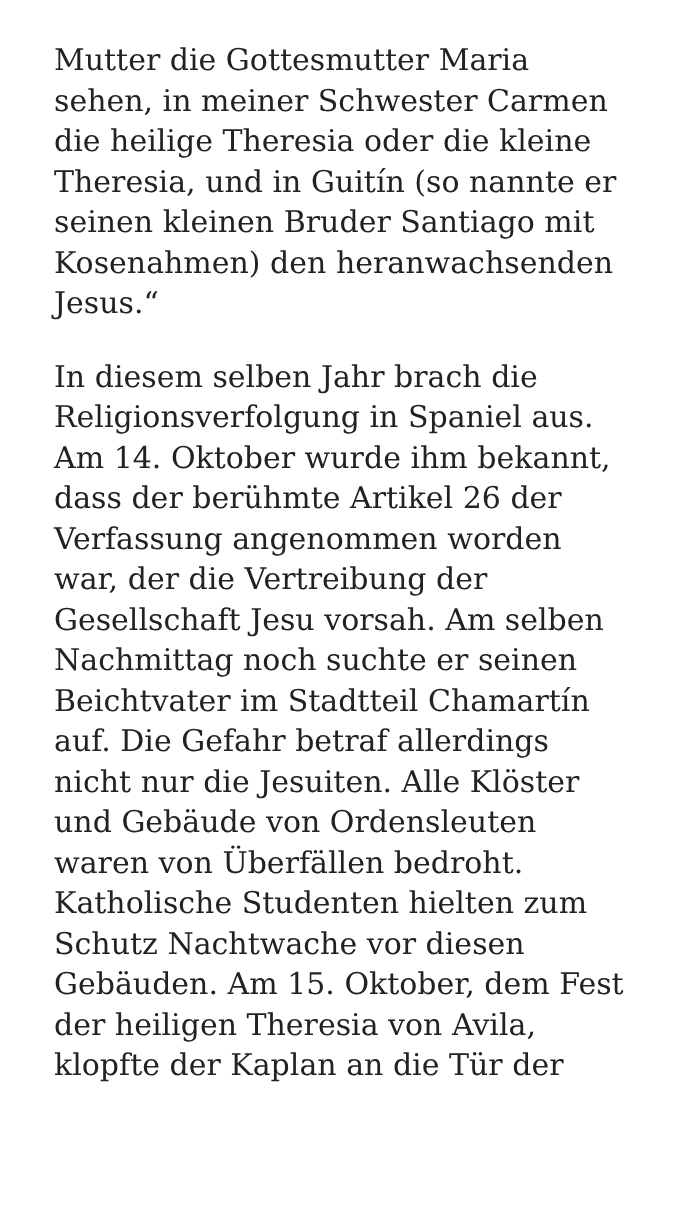Mutter die Gottesmutter Maria
sehen, in meiner Schwester Carmen
die heilige Theresia oder die kleine
Theresia, und in Guitín (so nannte er
seinen kleinen Bruder Santiago mit
Kosenahmen) den heranwachsenden
Jesus.“
In diesem selben Jahr brach die
Religionsverfolgung in Spaniel aus.
Am 14. Oktober wurde ihm bekannt,
dass der berühmte Artikel 26 der
Verfassung angenommen worden
war, der die Vertreibung der
Gesellschaft Jesu vorsah. Am selben
Nachmittag noch suchte er seinen
Beichtvater im Stadtteil Chamartín
auf. Die Gefahr betraf allerdings
nicht nur die Jesuiten. Alle Klöster
und Gebäude von Ordensleuten
waren von Überfällen bedroht.
Katholische Studenten hielten zum
Schutz Nachtwache vor diesen
Gebäuden. Am 15. Oktober, dem Fest
der heiligen Theresia von Avila,
klopfte der Kaplan an die Tür der